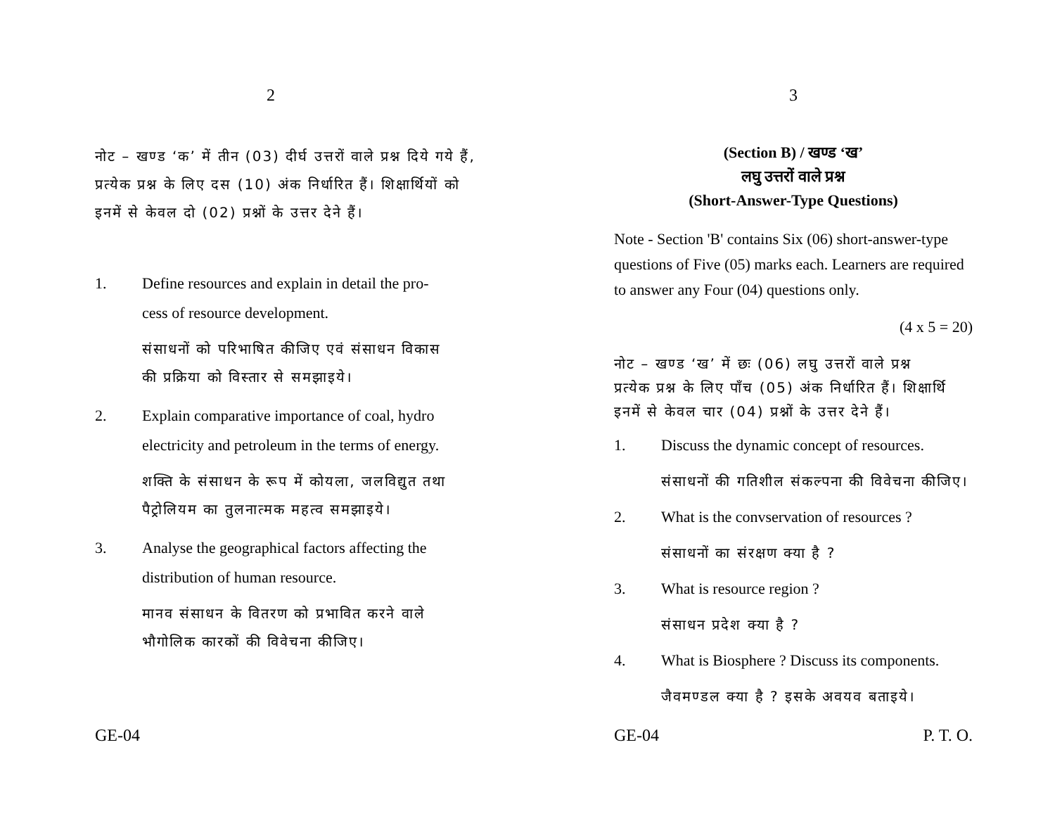2
नोट – खण्ड ‘क’ में तीन (03) दीर्घ उत्तरों वाले प्रश्न दिये गये हैं,
प्रत्येक प्रश्न के लिए दस (10) अंक निर्धारित हैं। शिक्षार्थियों को
इनमें से केवल दो (02) प्रश्नों के उत्तर देने हैं।
1. Define resources and explain in detail the pro-
cess of resource development.
संसाधनों को परिभाषित कीजिए एवं संसाधन विकास
की प्रक्रिया को विस्तार से समझाइये।
2. Explain comparative importance of coal, hydro
electricity and petroleum in the terms of energy.
शक्ति के संसाधन के रूप में कोयला, जलविद्युत तथा
पैट्रोलियम का तुलनात्मक महत्व समझाइये।
3. Analyse the geographical factors affecting the
distribution of human resource.
मानव संसाधन के वितरण को प्रभावित करने वाले
भौगोलिक कारकों की विवेचना कीजिए।
GE-04
3
(Section B) / खण्ड ‘ख’
लघु उत्तरों वाले प्रश्न
(Short-Answer-Type Questions)
Note - Section 'B' contains Six (06) short-answer-type
questions of Five (05) marks each. Learners are required
to answer any Four (04) questions only.
(4 x 5 = 20)
नोट – खण्ड ‘ख’ में छः (06) लघु उत्तरों वाले प्रश्न
प्रत्येक प्रश्न के लिए पाँच (05) अंक निर्धारित हैं। शिक्षार्थि
इनमें से केवल चार (04) प्रश्नों के उत्तर देने हैं।
1. Discuss the dynamic concept of resources.
संसाधनों की गतिशील संकल्पना की विवेचना कीजिए।
2. What is the convservation of resources ?
संसाधनों का संरक्षण क्या है ?
3. What is resource region ?
संसाधन प्रदेश क्या है ?
4. What is Biosphere ? Discuss its components.
जैवमण्डल क्या है ? इसके अवयव बताइये।
GE-04 P. T. O.